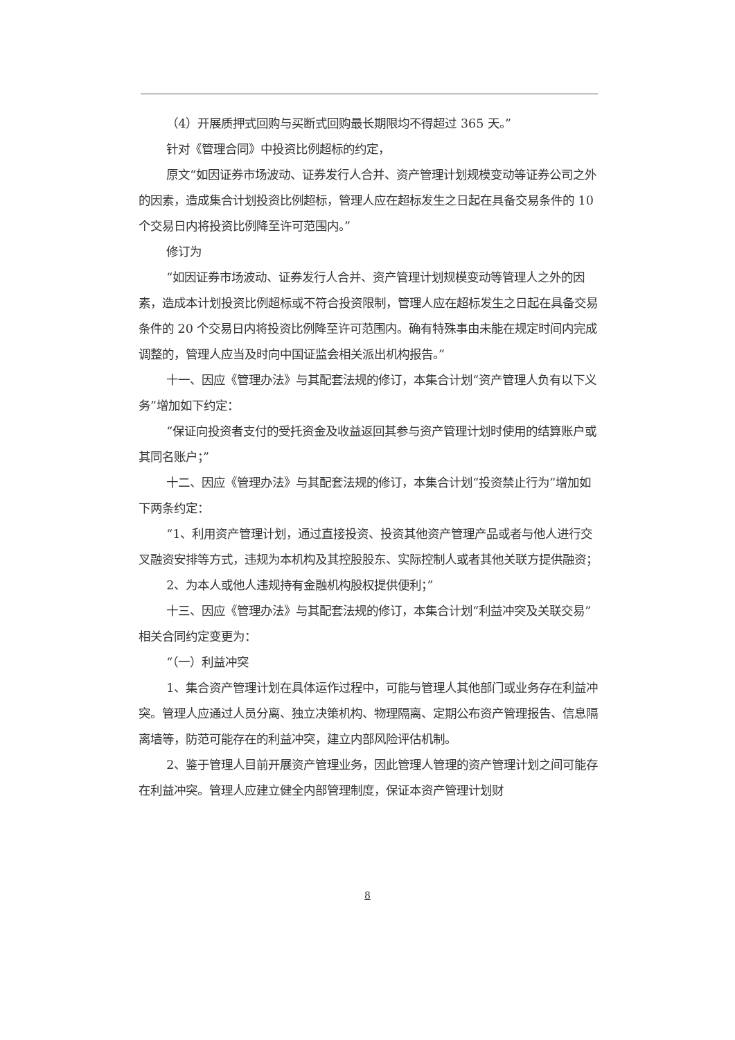（4）开展质押式回购与买断式回购最长期限均不得超过 365 天。”
针对《管理合同》中投资比例超标的约定，
原文“如因证券市场波动、证券发行人合并、资产管理计划规模变动等证券公司之外的因素，造成集合计划投资比例超标，管理人应在超标发生之日起在具备交易条件的 10 个交易日内将投资比例降至许可范围内。”
修订为
“如因证券市场波动、证券发行人合并、资产管理计划规模变动等管理人之外的因素，造成本计划投资比例超标或不符合投资限制，管理人应在超标发生之日起在具备交易条件的 20 个交易日内将投资比例降至许可范围内。确有特殊事由未能在规定时间内完成调整的，管理人应当及时向中国证监会相关派出机构报告。”
十一、因应《管理办法》与其配套法规的修订，本集合计划“资产管理人负有以下义务”增加如下约定：
“保证向投资者支付的受托资金及收益返回其参与资产管理计划时使用的结算账户或其同名账户；”
十二、因应《管理办法》与其配套法规的修订，本集合计划“投资禁止行为”增加如下两条约定：
“1、利用资产管理计划，通过直接投资、投资其他资产管理产品或者与他人进行交叉融资安排等方式，违规为本机构及其控股股东、实际控制人或者其他关联方提供融资；
2、为本人或他人违规持有金融机构股权提供便利；”
十三、因应《管理办法》与其配套法规的修订，本集合计划“利益冲突及关联交易”相关合同约定变更为：
“（一）利益冲突
1、集合资产管理计划在具体运作过程中，可能与管理人其他部门或业务存在利益冲突。管理人应通过人员分离、独立决策机构、物理隔离、定期公布资产管理报告、信息隔离墙等，防范可能存在的利益冲突，建立内部风险评估机制。
2、鉴于管理人目前开展资产管理业务，因此管理人管理的资产管理计划之间可能存在利益冲突。管理人应建立健全内部管理制度，保证本资产管理计划财
8